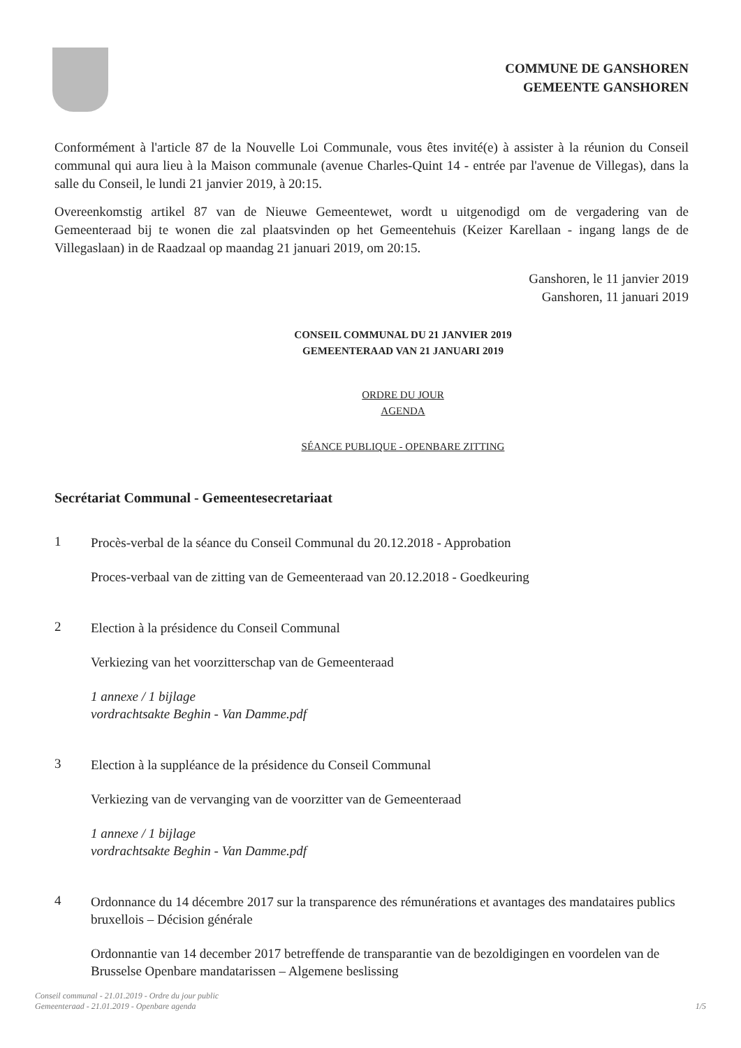COMMUNE DE GANSHOREN
GEMEENTE GANSHOREN
Conformément à l'article 87 de la Nouvelle Loi Communale, vous êtes invité(e) à assister à la réunion du Conseil communal qui aura lieu à la Maison communale (avenue Charles-Quint 14 - entrée par l'avenue de Villegas), dans la salle du Conseil, le lundi 21 janvier 2019, à 20:15.
Overeenkomstig artikel 87 van de Nieuwe Gemeentewet, wordt u uitgenodigd om de vergadering van de Gemeenteraad bij te wonen die zal plaatsvinden op het Gemeentehuis (Keizer Karellaan - ingang langs de de Villegaslaan) in de Raadzaal op maandag 21 januari 2019, om 20:15.
Ganshoren, le 11 janvier 2019
Ganshoren, 11 januari 2019
CONSEIL COMMUNAL DU 21 JANVIER 2019
GEMEENTERAAD VAN 21 JANUARI 2019
ORDRE DU JOUR
AGENDA
SÉANCE PUBLIQUE - OPENBARE ZITTING
Secrétariat Communal - Gemeentesecretariaat
1
Procès-verbal de la séance du Conseil Communal du 20.12.2018 - Approbation
Proces-verbaal van de zitting van de Gemeenteraad van 20.12.2018 - Goedkeuring
2
Election à la présidence du Conseil Communal
Verkiezing van het voorzitterschap van de Gemeenteraad
1 annexe / 1 bijlage
vordrachtsakte Beghin - Van Damme.pdf
3
Election à la suppléance de la présidence du Conseil Communal
Verkiezing van de vervanging van de voorzitter van de Gemeenteraad
1 annexe / 1 bijlage
vordrachtsakte Beghin - Van Damme.pdf
4
Ordonnance du 14 décembre 2017 sur la transparence des rémunérations et avantages des mandataires publics bruxellois – Décision générale
Ordonnantie van 14 december 2017 betreffende de transparantie van de bezoldigingen en voordelen van de Brusselse Openbare mandatarissen – Algemene beslissing
Conseil communal - 21.01.2019 - Ordre du jour public
Gemeenteraad - 21.01.2019 - Openbare agenda
1/5